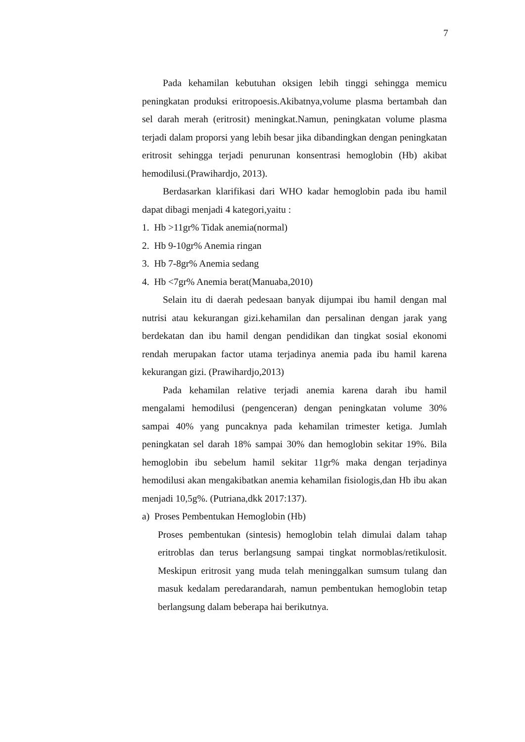7
Pada kehamilan kebutuhan oksigen lebih tinggi sehingga memicu peningkatan produksi eritropoesis.Akibatnya,volume plasma bertambah dan sel darah merah (eritrosit) meningkat.Namun, peningkatan volume plasma terjadi dalam proporsi yang lebih besar jika dibandingkan dengan peningkatan eritrosit sehingga terjadi penurunan konsentrasi hemoglobin (Hb) akibat hemodilusi.(Prawihardjo, 2013).
Berdasarkan klarifikasi dari WHO kadar hemoglobin pada ibu hamil dapat dibagi menjadi 4 kategori,yaitu :
1. Hb >11gr% Tidak anemia(normal)
2. Hb 9-10gr% Anemia ringan
3. Hb 7-8gr% Anemia sedang
4. Hb <7gr% Anemia berat(Manuaba,2010)
Selain itu di daerah pedesaan banyak dijumpai ibu hamil dengan mal nutrisi atau kekurangan gizi.kehamilan dan persalinan dengan jarak yang berdekatan dan ibu hamil dengan pendidikan dan tingkat sosial ekonomi rendah merupakan factor utama terjadinya anemia pada ibu hamil karena kekurangan gizi. (Prawihardjo,2013)
Pada kehamilan relative terjadi anemia karena darah ibu hamil mengalami hemodilusi (pengenceran) dengan peningkatan volume 30% sampai 40% yang puncaknya pada kehamilan trimester ketiga. Jumlah peningkatan sel darah 18% sampai 30% dan hemoglobin sekitar 19%. Bila hemoglobin ibu sebelum hamil sekitar 11gr% maka dengan terjadinya hemodilusi akan mengakibatkan anemia kehamilan fisiologis,dan Hb ibu akan menjadi 10,5g%. (Putriana,dkk 2017:137).
a) Proses Pembentukan Hemoglobin (Hb)
Proses pembentukan (sintesis) hemoglobin telah dimulai dalam tahap eritroblas dan terus berlangsung sampai tingkat normoblas/retikulosit. Meskipun eritrosit yang muda telah meninggalkan sumsum tulang dan masuk kedalam peredarandarah, namun pembentukan hemoglobin tetap berlangsung dalam beberapa hai berikutnya.